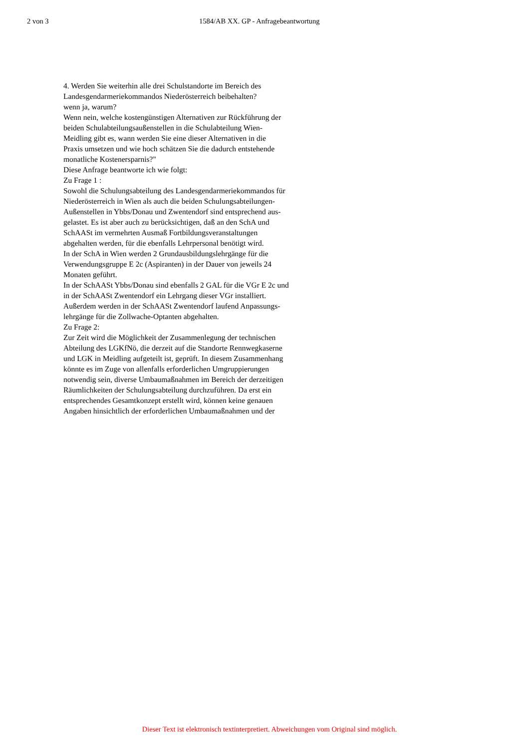2 von 3 1584/AB XX. GP - Anfragebeantwortung
4. Werden Sie weiterhin alle drei Schulstandorte im Bereich des
Landesgendarmeriekommandos Niederösterreich beibehalten?
wenn ja, warum?
Wenn nein, welche kostengünstigen Alternativen zur Rückführung der
beiden Schulabteilungsaußenstellen in die Schulabteilung Wien-
Meidling gibt es, wann werden Sie eine dieser Alternativen in die
Praxis umsetzen und wie hoch schätzen Sie die dadurch entstehende
monatliche Kostenersparnis?"
Diese Anfrage beantworte ich wie folgt:
Zu Frage 1 :
Sowohl die Schulungsabteilung des Landesgendarmeriekommandos für
Niederösterreich in Wien als auch die beiden Schulungsabteilungen-
Außenstellen in Ybbs/Donau und Zwentendorf sind entsprechend aus-
gelastet. Es ist aber auch zu berücksichtigen, daß an den SchA und
SchAASt im vermehrten Ausmaß Fortbildungsveranstaltungen
abgehalten werden, für die ebenfalls Lehrpersonal benötigt wird.
In der SchA in Wien werden 2 Grundausbildungslehrgänge für die
Verwendungsgruppe E 2c (Aspiranten) in der Dauer von jeweils 24
Monaten geführt.
In der SchAASt Ybbs/Donau sind ebenfalls 2 GAL für die VGr E 2c und
in der SchAASt Zwentendorf ein Lehrgang dieser VGr installiert.
Außerdem werden in der SchAASt Zwentendorf laufend Anpassungs-
lehrgänge für die Zollwache-Optanten abgehalten.
Zu Frage 2:
Zur Zeit wird die Möglichkeit der Zusammenlegung der technischen
Abteilung des LGKfNö, die derzeit auf die Standorte Rennwegkaserne
und LGK in Meidling aufgeteilt ist, geprüft. In diesem Zusammenhang
könnte es im Zuge von allenfalls erforderlichen Umgruppierungen
notwendig sein, diverse Umbaumaßnahmen im Bereich der derzeitigen
Räumlichkeiten der Schulungsabteilung durchzuführen. Da erst ein
entsprechendes Gesamtkonzept erstellt wird, können keine genauen
Angaben hinsichtlich der erforderlichen Umbaumaßnahmen und der
Dieser Text ist elektronisch textinterpretiert. Abweichungen vom Original sind möglich.